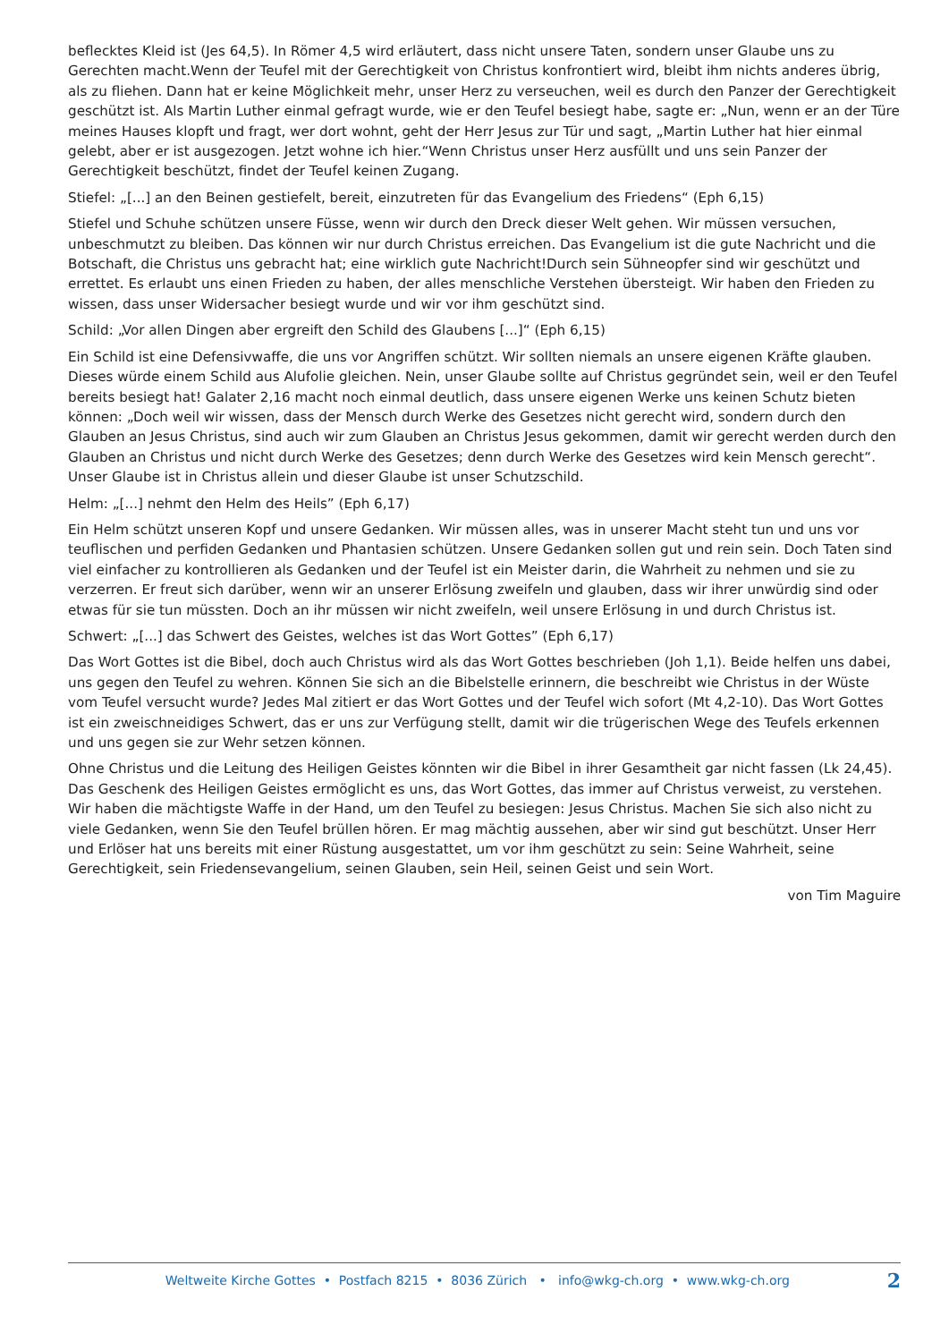beflecktes Kleid ist (Jes 64,5). In Römer 4,5 wird erläutert, dass nicht unsere Taten, sondern unser Glaube uns zu Gerechten macht.Wenn der Teufel mit der Gerechtigkeit von Christus konfrontiert wird, bleibt ihm nichts anderes übrig, als zu fliehen. Dann hat er keine Möglichkeit mehr, unser Herz zu verseuchen, weil es durch den Panzer der Gerechtigkeit geschützt ist. Als Martin Luther einmal gefragt wurde, wie er den Teufel besiegt habe, sagte er: „Nun, wenn er an der Türe meines Hauses klopft und fragt, wer dort wohnt, geht der Herr Jesus zur Tür und sagt, „Martin Luther hat hier einmal gelebt, aber er ist ausgezogen. Jetzt wohne ich hier.“Wenn Christus unser Herz ausfüllt und uns sein Panzer der Gerechtigkeit beschützt, findet der Teufel keinen Zugang.
Stiefel: „[...] an den Beinen gestiefelt, bereit, einzutreten für das Evangelium des Friedens“ (Eph 6,15)
Stiefel und Schuhe schützen unsere Füsse, wenn wir durch den Dreck dieser Welt gehen. Wir müssen versuchen, unbeschmutzt zu bleiben. Das können wir nur durch Christus erreichen. Das Evangelium ist die gute Nachricht und die Botschaft, die Christus uns gebracht hat; eine wirklich gute Nachricht!Durch sein Sühneopfer sind wir geschützt und errettet. Es erlaubt uns einen Frieden zu haben, der alles menschliche Verstehen übersteigt. Wir haben den Frieden zu wissen, dass unser Widersacher besiegt wurde und wir vor ihm geschützt sind.
Schild: „Vor allen Dingen aber ergreift den Schild des Glaubens [...]“ (Eph 6,15)
Ein Schild ist eine Defensivwaffe, die uns vor Angriffen schützt. Wir sollten niemals an unsere eigenen Kräfte glauben. Dieses würde einem Schild aus Alufolie gleichen. Nein, unser Glaube sollte auf Christus gegründet sein, weil er den Teufel bereits besiegt hat! Galater 2,16 macht noch einmal deutlich, dass unsere eigenen Werke uns keinen Schutz bieten können: „Doch weil wir wissen, dass der Mensch durch Werke des Gesetzes nicht gerecht wird, sondern durch den Glauben an Jesus Christus, sind auch wir zum Glauben an Christus Jesus gekommen, damit wir gerecht werden durch den Glauben an Christus und nicht durch Werke des Gesetzes; denn durch Werke des Gesetzes wird kein Mensch gerecht“. Unser Glaube ist in Christus allein und dieser Glaube ist unser Schutzschild.
Helm: „[...] nehmt den Helm des Heils” (Eph 6,17)
Ein Helm schützt unseren Kopf und unsere Gedanken. Wir müssen alles, was in unserer Macht steht tun und uns vor teuflischen und perfiden Gedanken und Phantasien schützen. Unsere Gedanken sollen gut und rein sein. Doch Taten sind viel einfacher zu kontrollieren als Gedanken und der Teufel ist ein Meister darin, die Wahrheit zu nehmen und sie zu verzerren. Er freut sich darüber, wenn wir an unserer Erlösung zweifeln und glauben, dass wir ihrer unwürdig sind oder etwas für sie tun müssten. Doch an ihr müssen wir nicht zweifeln, weil unsere Erlösung in und durch Christus ist.
Schwert: „[...] das Schwert des Geistes, welches ist das Wort Gottes” (Eph 6,17)
Das Wort Gottes ist die Bibel, doch auch Christus wird als das Wort Gottes beschrieben (Joh 1,1). Beide helfen uns dabei, uns gegen den Teufel zu wehren. Können Sie sich an die Bibelstelle erinnern, die beschreibt wie Christus in der Wüste vom Teufel versucht wurde? Jedes Mal zitiert er das Wort Gottes und der Teufel wich sofort (Mt 4,2-10). Das Wort Gottes ist ein zweischneidiges Schwert, das er uns zur Verfügung stellt, damit wir die trügerischen Wege des Teufels erkennen und uns gegen sie zur Wehr setzen können.
Ohne Christus und die Leitung des Heiligen Geistes könnten wir die Bibel in ihrer Gesamtheit gar nicht fassen (Lk 24,45). Das Geschenk des Heiligen Geistes ermöglicht es uns, das Wort Gottes, das immer auf Christus verweist, zu verstehen. Wir haben die mächtigste Waffe in der Hand, um den Teufel zu besiegen: Jesus Christus. Machen Sie sich also nicht zu viele Gedanken, wenn Sie den Teufel brüllen hören. Er mag mächtig aussehen, aber wir sind gut beschützt. Unser Herr und Erlöser hat uns bereits mit einer Rüstung ausgestattet, um vor ihm geschützt zu sein: Seine Wahrheit, seine Gerechtigkeit, sein Friedensevangelium, seinen Glauben, sein Heil, seinen Geist und sein Wort.
von Tim Maguire
Weltweite Kirche Gottes • Postfach 8215 • 8036 Zürich • info@wkg-ch.org • www.wkg-ch.org 2